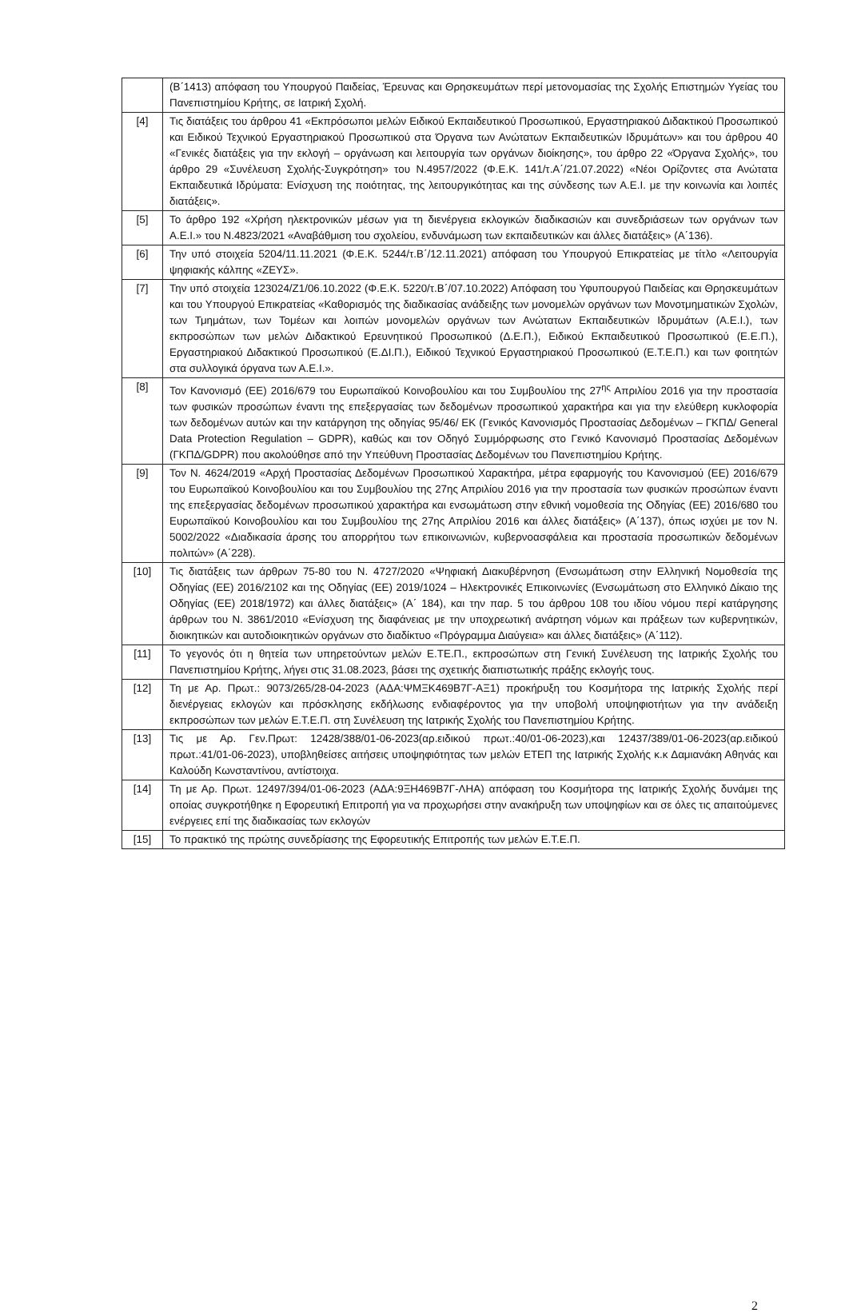| | (Β΄1413) απόφαση του Υπουργού Παιδείας, Έρευνας και Θρησκευμάτων περί μετονομασίας της Σχολής Επιστημών Υγείας του Πανεπιστημίου Κρήτης, σε Ιατρική Σχολή. |
| [4] | Τις διατάξεις του άρθρου 41 «Εκπρόσωποι μελών Ειδικού Εκπαιδευτικού Προσωπικού, Εργαστηριακού Διδακτικού Προσωπικού και Ειδικού Τεχνικού Εργαστηριακού Προσωπικού στα Όργανα των Ανώτατων Εκπαιδευτικών Ιδρυμάτων» και του άρθρου 40 «Γενικές διατάξεις για την εκλογή – οργάνωση και λειτουργία των οργάνων διοίκησης», του άρθρο 22 «Όργανα Σχολής», του άρθρο 29 «Συνέλευση Σχολής-Συγκρότηση» του Ν.4957/2022 (Φ.Ε.Κ. 141/τ.Α΄/21.07.2022) «Νέοι Ορίζοντες στα Ανώτατα Εκπαιδευτικά Ιδρύματα: Ενίσχυση της ποιότητας, της λειτουργικότητας και της σύνδεσης των Α.Ε.Ι. με την κοινωνία και λοιπές διατάξεις». |
| [5] | Το άρθρο 192 «Χρήση ηλεκτρονικών μέσων για τη διενέργεια εκλογικών διαδικασιών και συνεδριάσεων των οργάνων των Α.Ε.Ι.» του Ν.4823/2021 «Αναβάθμιση του σχολείου, ενδυνάμωση των εκπαιδευτικών και άλλες διατάξεις» (Α΄136). |
| [6] | Την υπό στοιχεία 5204/11.11.2021 (Φ.Ε.Κ. 5244/τ.Β΄/12.11.2021) απόφαση του Υπουργού Επικρατείας με τίτλο «Λειτουργία ψηφιακής κάλπης «ΖΕΥΣ». |
| [7] | Την υπό στοιχεία 123024/Ζ1/06.10.2022 (Φ.Ε.Κ. 5220/τ.Β΄/07.10.2022) Απόφαση του Υφυπουργού Παιδείας και Θρησκευμάτων και του Υπουργού Επικρατείας «Καθορισμός της διαδικασίας ανάδειξης των μονομελών οργάνων των Μονοτμηματικών Σχολών, των Τμημάτων, των Τομέων και λοιπών μονομελών οργάνων των Ανώτατων Εκπαιδευτικών Ιδρυμάτων (Α.Ε.Ι.), των εκπροσώπων των μελών Διδακτικού Ερευνητικού Προσωπικού (Δ.Ε.Π.), Ειδικού Εκπαιδευτικού Προσωπικού (Ε.Ε.Π.), Εργαστηριακού Διδακτικού Προσωπικού (Ε.ΔΙ.Π.), Ειδικού Τεχνικού Εργαστηριακού Προσωπικού (Ε.Τ.Ε.Π.) και των φοιτητών στα συλλογικά όργανα των Α.Ε.Ι.». |
| [8] | Τον Κανονισμό (ΕΕ) 2016/679 του Ευρωπαϊκού Κοινοβουλίου και του Συμβουλίου της 27<sup>ης</sup> Απριλίου 2016 για την προστασία των φυσικών προσώπων έναντι της επεξεργασίας των δεδομένων προσωπικού χαρακτήρα και για την ελεύθερη κυκλοφορία των δεδομένων αυτών και την κατάργηση της οδηγίας 95/46/ ΕΚ (Γενικός Κανονισμός Προστασίας Δεδομένων – ΓΚΠΔ/ General Data Protection Regulation – GDPR), καθώς και τον Οδηγό Συμμόρφωσης στο Γενικό Κανονισμό Προστασίας Δεδομένων (ΓΚΠΔ/GDPR) που ακολούθησε από την Υπεύθυνη Προστασίας Δεδομένων του Πανεπιστημίου Κρήτης. |
| [9] | Τον Ν. 4624/2019 «Αρχή Προστασίας Δεδομένων Προσωπικού Χαρακτήρα, μέτρα εφαρμογής του Κανονισμού (ΕΕ) 2016/679 του Ευρωπαϊκού Κοινοβουλίου και του Συμβουλίου της 27ης Απριλίου 2016 για την προστασία των φυσικών προσώπων έναντι της επεξεργασίας δεδομένων προσωπικού χαρακτήρα και ενσωμάτωση στην εθνική νομοθεσία της Οδηγίας (ΕΕ) 2016/680 του Ευρωπαϊκού Κοινοβουλίου και του Συμβουλίου της 27ης Απριλίου 2016 και άλλες διατάξεις» (Α΄137), όπως ισχύει με τον Ν. 5002/2022 «Διαδικασία άρσης του απορρήτου των επικοινωνιών, κυβερνοασφάλεια και προστασία προσωπικών δεδομένων πολιτών» (Α΄228). |
| [10] | Τις διατάξεις των άρθρων 75-80 του Ν. 4727/2020 «Ψηφιακή Διακυβέρνηση (Ενσωμάτωση στην Ελληνική Νομοθεσία της Οδηγίας (ΕΕ) 2016/2102 και της Οδηγίας (ΕΕ) 2019/1024 – Ηλεκτρονικές Επικοινωνίες (Ενσωμάτωση στο Ελληνικό Δίκαιο της Οδηγίας (ΕΕ) 2018/1972) και άλλες διατάξεις» (Α΄ 184), και την παρ. 5 του άρθρου 108 του ιδίου νόμου περί κατάργησης άρθρων του Ν. 3861/2010 «Ενίσχυση της διαφάνειας με την υποχρεωτική ανάρτηση νόμων και πράξεων των κυβερνητικών, διοικητικών και αυτοδιοικητικών οργάνων στο διαδίκτυο «Πρόγραμμα Διαύγεια» και άλλες διατάξεις» (Α΄112). |
| [11] | Το γεγονός ότι η θητεία των υπηρετούντων μελών Ε.ΤΕ.Π., εκπροσώπων στη Γενική Συνέλευση της Ιατρικής Σχολής του Πανεπιστημίου Κρήτης, λήγει στις 31.08.2023, βάσει της σχετικής διαπιστωτικής πράξης εκλογής τους. |
| [12] | Τη με Αρ. Πρωτ.: 9073/265/28-04-2023 (ΑΔΑ:ΨΜΞΚ469Β7Γ-ΑΞ1) προκήρυξη του Κοσμήτορα της Ιατρικής Σχολής περί διενέργειας εκλογών και πρόσκλησης εκδήλωσης ενδιαφέροντος για την υποβολή υποψηφιοτήτων για την ανάδειξη εκπροσώπων των μελών Ε.Τ.Ε.Π. στη Συνέλευση της Ιατρικής Σχολής του Πανεπιστημίου Κρήτης. |
| [13] | Τις με Αρ. Γεν.Πρωτ: 12428/388/01-06-2023(αρ.ειδικού πρωτ.:40/01-06-2023),και 12437/389/01-06-2023(αρ.ειδικού πρωτ.:41/01-06-2023), υποβληθείσες αιτήσεις υποψηφιότητας των μελών ΕΤΕΠ της Ιατρικής Σχολής κ.κ Δαμιανάκη Αθηνάς και Καλούδη Κωνσταντίνου, αντίστοιχα. |
| [14] | Τη με Αρ. Πρωτ. 12497/394/01-06-2023 (ΑΔΑ:9ΞΗ469Β7Γ-ΛΗΑ) απόφαση του Κοσμήτορα της Ιατρικής Σχολής δυνάμει της οποίας συγκροτήθηκε η Εφορευτική Επιτροπή για να προχωρήσει στην ανακήρυξη των υποψηφίων και σε όλες τις απαιτούμενες ενέργειες επί της διαδικασίας των εκλογών |
| [15] | Το πρακτικό της πρώτης συνεδρίασης της Εφορευτικής Επιτροπής των μελών Ε.Τ.Ε.Π. |
2